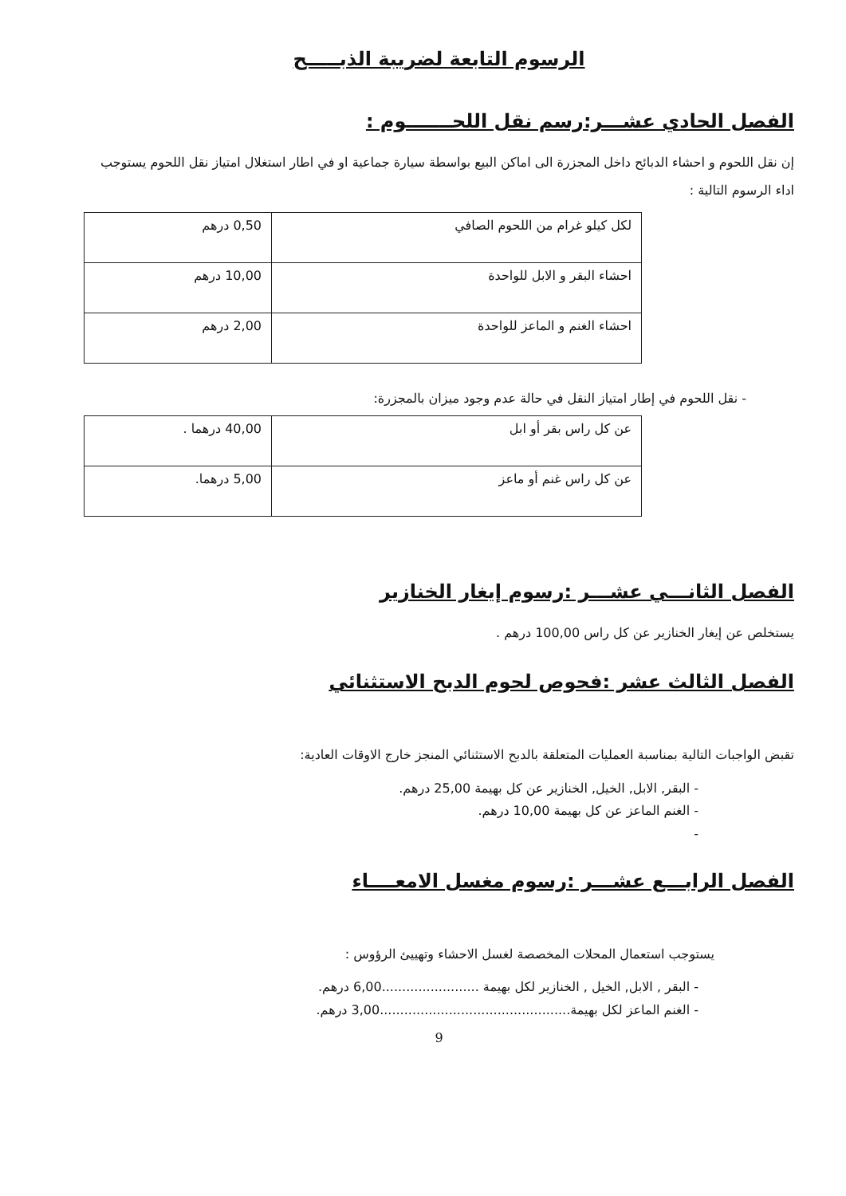الرسوم التابعة لضريبة الذبـــــح
الفصل الحادي عشـــر:رسم نقل اللحـــــــوم :
إن نقل اللحوم و احشاء الدبائح داخل المجزرة الى اماكن البيع بواسطة سيارة جماعية او في اطار استغلال امتياز نقل اللحوم يستوجب اداء الرسوم التالية :
| لكل كيلو غرام من اللحوم الصافي | 0,50 درهم |
| احشاء البقر و الابل للواحدة | 10,00 درهم |
| احشاء الغنم و الماعز للواحدة | 2,00 درهم |
- نقل اللحوم في إطار امتياز النقل في حالة عدم وجود ميزان بالمجزرة:
| عن كل راس بقر أو ابل | 40,00 درهما . |
| عن كل راس غنم أو ماعز | 5,00 درهما. |
الفصل الثانـــي عشـــر :رسوم إيغار الخنازير
يستخلص عن إيغار الخنازير عن كل راس 100,00 درهم .
الفصل الثالث عشر :فحوص لحوم الدبح الاستثنائي
تقبض الواجبات التالية بمناسبة العمليات المتعلقة بالدبح الاستثنائي المنجز خارج الاوقات العادية:
- البقر, الابل, الخيل, الخنازير عن كل بهيمة 25,00 درهم.
- الغنم الماعز عن كل بهيمة 10,00 درهم.
-
الفصل الرابـــع عشـــر :رسوم مغسل الامعــــاء
يستوجب استعمال المحلات المخصصة لغسل الاحشاء وتهييئ الرؤوس :
- البقر , الابل, الخيل , الخنازير لكل بهيمة ........................6,00 درهم.
- الغنم الماعز لكل بهيمة...............................................3,00 درهم.
9